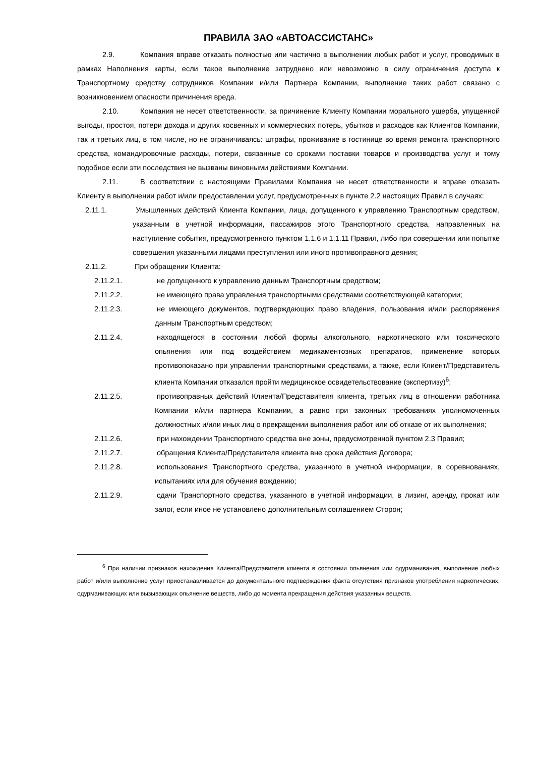ПРАВИЛА ЗАО «АВТОАССИСТАНС»
2.9. Компания вправе отказать полностью или частично в выполнении любых работ и услуг, проводимых в рамках Наполнения карты, если такое выполнение затруднено или невозможно в силу ограничения доступа к Транспортному средству сотрудников Компании и/или Партнера Компании, выполнение таких работ связано с возникновением опасности причинения вреда.
2.10. Компания не несет ответственности, за причинение Клиенту Компании морального ущерба, упущенной выгоды, простоя, потери дохода и других косвенных и коммерческих потерь, убытков и расходов как Клиентов Компании, так и третьих лиц, в том числе, но не ограничиваясь: штрафы, проживание в гостинице во время ремонта транспортного средства, командировочные расходы, потери, связанные со сроками поставки товаров и производства услуг и тому подобное если эти последствия не вызваны виновными действиями Компании.
2.11. В соответствии с настоящими Правилами Компания не несет ответственности и вправе отказать Клиенту в выполнении работ и/или предоставлении услуг, предусмотренных в пункте 2.2 настоящих Правил в случаях:
2.11.1. Умышленных действий Клиента Компании, лица, допущенного к управлению Транспортным средством, указанным в учетной информации, пассажиров этого Транспортного средства, направленных на наступление события, предусмотренного пунктом 1.1.6 и 1.1.11 Правил, либо при совершении или попытке совершения указанными лицами преступления или иного противоправного деяния;
2.11.2. При обращении Клиента:
2.11.2.1. не допущенного к управлению данным Транспортным средством;
2.11.2.2. не имеющего права управления транспортными средствами соответствующей категории;
2.11.2.3. не имеющего документов, подтверждающих право владения, пользования и/или распоряжения данным Транспортным средством;
2.11.2.4. находящегося в состоянии любой формы алкогольного, наркотического или токсического опьянения или под воздействием медикаментозных препаратов, применение которых противопоказано при управлении транспортными средствами, а также, если Клиент/Представитель клиента Компании отказался пройти медицинское освидетельствование (экспертизу)<sup>6</sup>;
2.11.2.5. противоправных действий Клиента/Представителя клиента, третьих лиц в отношении работника Компании и/или партнера Компании, а равно при законных требованиях уполномоченных должностных и/или иных лиц о прекращении выполнения работ или об отказе от их выполнения;
2.11.2.6. при нахождении Транспортного средства вне зоны, предусмотренной пунктом 2.3 Правил;
2.11.2.7. обращения Клиента/Представителя клиента вне срока действия Договора;
2.11.2.8. использования Транспортного средства, указанного в учетной информации, в соревнованиях, испытаниях или для обучения вождению;
2.11.2.9. сдачи Транспортного средства, указанного в учетной информации, в лизинг, аренду, прокат или залог, если иное не установлено дополнительным соглашением Сторон;
<sup>6</sup> При наличии признаков нахождения Клиента/Представителя клиента в состоянии опьянения или одурманивания, выполнение любых работ и/или выполнение услуг приостанавливается до документального подтверждения факта отсутствия признаков употребления наркотических, одурманивающих или вызывающих опьянение веществ, либо до момента прекращения действия указанных веществ.